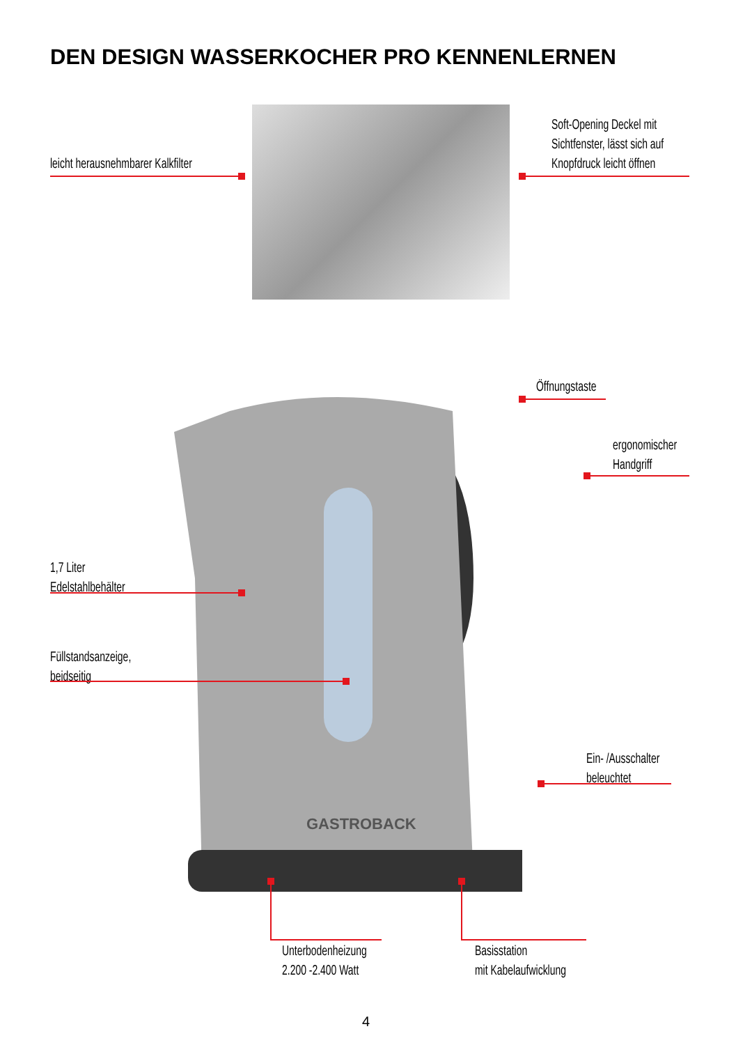DEN DESIGN WASSERKOCHER PRO KENNENLERNEN
leicht herausnehmbarer Kalkfilter
Soft-Opening Deckel mit
Sichtfenster, lässt sich auf
Knopfdruck leicht öffnen
GASTROBACK
Öffnungstaste
ergonomischer
Handgriff
1,7 Liter
Edelstahlbehälter
Füllstandsanzeige,
beidseitig
Ein- /Ausschalter
beleuchtet
Unterbodenheizung
2.200 -2.400 Watt
Basisstation
mit Kabelaufwicklung
4